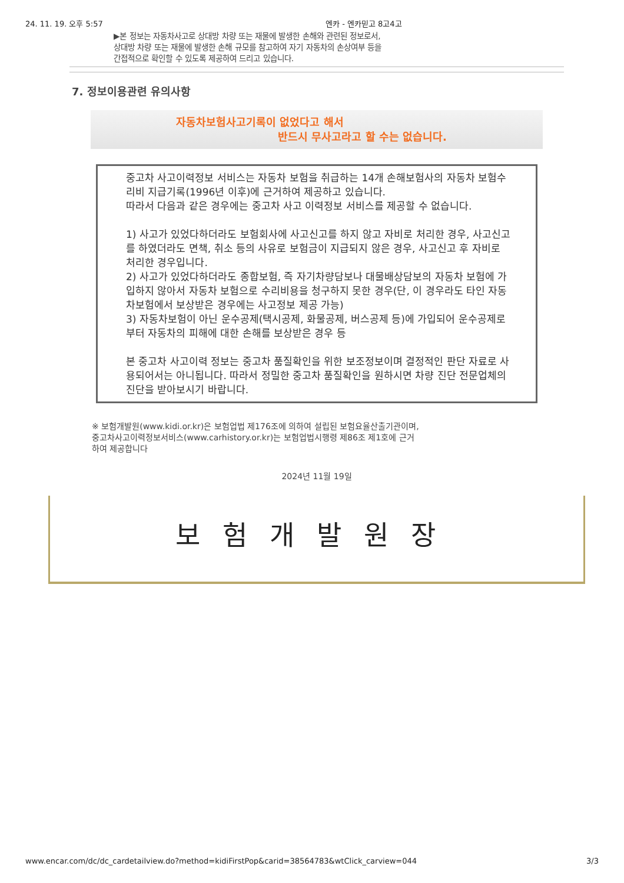24. 11. 19. 오후 5:57 엔카 - 엔카믿고 8고4고
▶본 정보는 자동차사고로 상대방 차량 또는 재물에 발생한 손해와 관련된 정보로서,
상대방 차량 또는 재물에 발생한 손해 규모를 참고하여 자기 자동차의 손상여부 등을
간접적으로 확인할 수 있도록 제공하여 드리고 있습니다.
7. 정보이용관련 유의사항
자동차보험사고기록이 없었다고 해서
반드시 무사고라고 할 수는 없습니다.
중고차 사고이력정보 서비스는 자동차 보험을 취급하는 14개 손해보험사의 자동차 보험수리비 지급기록(1996년 이후)에 근거하여 제공하고 있습니다.
따라서 다음과 같은 경우에는 중고차 사고 이력정보 서비스를 제공할 수 없습니다.
1) 사고가 있었다하더라도 보험회사에 사고신고를 하지 않고 자비로 처리한 경우, 사고신고를 하였더라도 면책, 취소 등의 사유로 보험금이 지급되지 않은 경우, 사고신고 후 자비로 처리한 경우입니다.
2) 사고가 있었다하더라도 종합보험, 즉 자기차량담보나 대물배상담보의 자동차 보험에 가입하지 않아서 자동차 보험으로 수리비용을 청구하지 못한 경우(단, 이 경우라도 타인 자동차보험에서 보상받은 경우에는 사고정보 제공 가능)
3) 자동차보험이 아닌 운수공제(택시공제, 화물공제, 버스공제 등)에 가입되어 운수공제로부터 자동차의 피해에 대한 손해를 보상받은 경우 등
본 중고차 사고이력 정보는 중고차 품질확인을 위한 보조정보이며 결정적인 판단 자료로 사용되어서는 아니됩니다. 따라서 정밀한 중고차 품질확인을 원하시면 차량 진단 전문업체의 진단을 받아보시기 바랍니다.
※ 보험개발원(www.kidi.or.kr)은 보험업법 제176조에 의하여 설립된 보험요율산출기관이며,
중고차사고이력정보서비스(www.carhistory.or.kr)는 보험업법시행령 제86조 제1호에 근거
하여 제공합니다
2024년 11월 19일
보험개발원장
www.encar.com/dc/dc_cardetailview.do?method=kidiFirstPop&carid=38564783&wtClick_carview=044 3/3